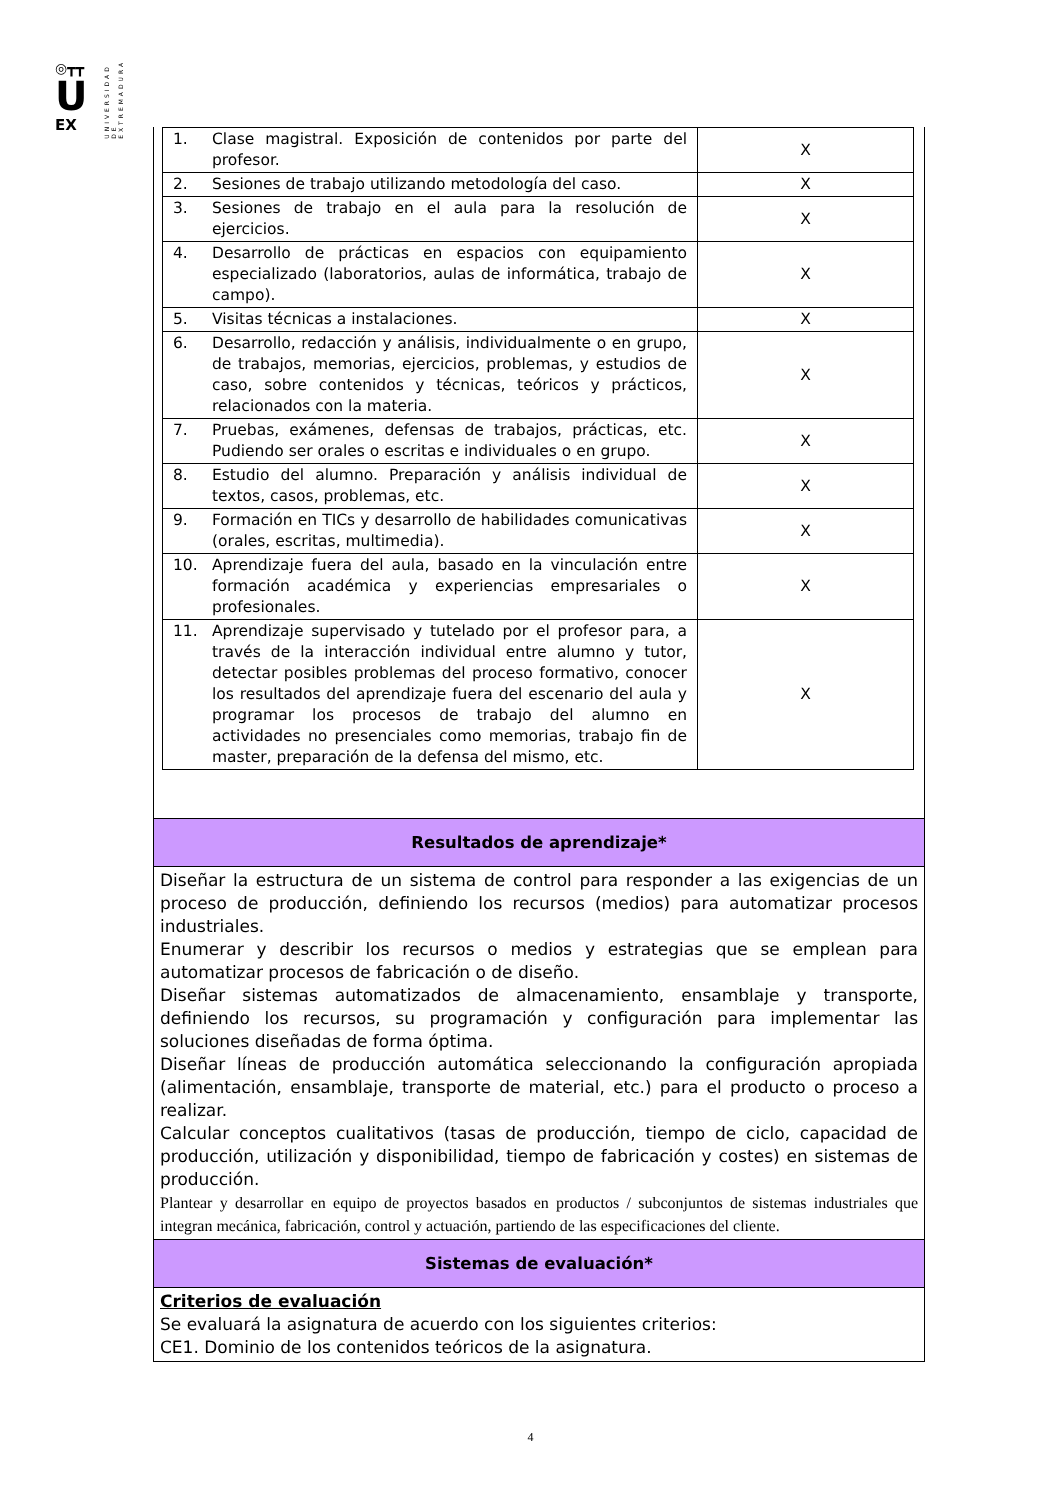◎┳┳
U
EX
UNIVERSIDAD DE EXTREMADURA
| 1. | Clase magistral. Exposición de contenidos por parte del profesor. | X |
| 2. | Sesiones de trabajo utilizando metodología del caso. | X |
| 3. | Sesiones de trabajo en el aula para la resolución de ejercicios. | X |
| 4. | Desarrollo de prácticas en espacios con equipamiento especializado (laboratorios, aulas de informática, trabajo de campo). | X |
| 5. | Visitas técnicas a instalaciones. | X |
| 6. | Desarrollo, redacción y análisis, individualmente o en grupo, de trabajos, memorias, ejercicios, problemas, y estudios de caso, sobre contenidos y técnicas, teóricos y prácticos, relacionados con la materia. | X |
| 7. | Pruebas, exámenes, defensas de trabajos, prácticas, etc. Pudiendo ser orales o escritas e individuales o en grupo. | X |
| 8. | Estudio del alumno. Preparación y análisis individual de textos, casos, problemas, etc. | X |
| 9. | Formación en TICs y desarrollo de habilidades comunicativas (orales, escritas, multimedia). | X |
| 10. | Aprendizaje fuera del aula, basado en la vinculación entre formación académica y experiencias empresariales o profesionales. | X |
| 11. | Aprendizaje supervisado y tutelado por el profesor para, a través de la interacción individual entre alumno y tutor, detectar posibles problemas del proceso formativo, conocer los resultados del aprendizaje fuera del escenario del aula y programar los procesos de trabajo del alumno en actividades no presenciales como memorias, trabajo fin de master, preparación de la defensa del mismo, etc. | X |
Resultados de aprendizaje*
Diseñar la estructura de un sistema de control para responder a las exigencias de un proceso de producción, definiendo los recursos (medios) para automatizar procesos industriales.
Enumerar y describir los recursos o medios y estrategias que se emplean para automatizar procesos de fabricación o de diseño.
Diseñar sistemas automatizados de almacenamiento, ensamblaje y transporte, definiendo los recursos, su programación y configuración para implementar las soluciones diseñadas de forma óptima.
Diseñar líneas de producción automática seleccionando la configuración apropiada (alimentación, ensamblaje, transporte de material, etc.) para el producto o proceso a realizar.
Calcular conceptos cualitativos (tasas de producción, tiempo de ciclo, capacidad de producción, utilización y disponibilidad, tiempo de fabricación y costes) en sistemas de producción.
Plantear y desarrollar en equipo de proyectos basados en productos / subconjuntos de sistemas industriales que integran mecánica, fabricación, control y actuación, partiendo de las especificaciones del cliente.
Sistemas de evaluación*
Criterios de evaluación
Se evaluará la asignatura de acuerdo con los siguientes criterios:
CE1. Dominio de los contenidos teóricos de la asignatura.
4